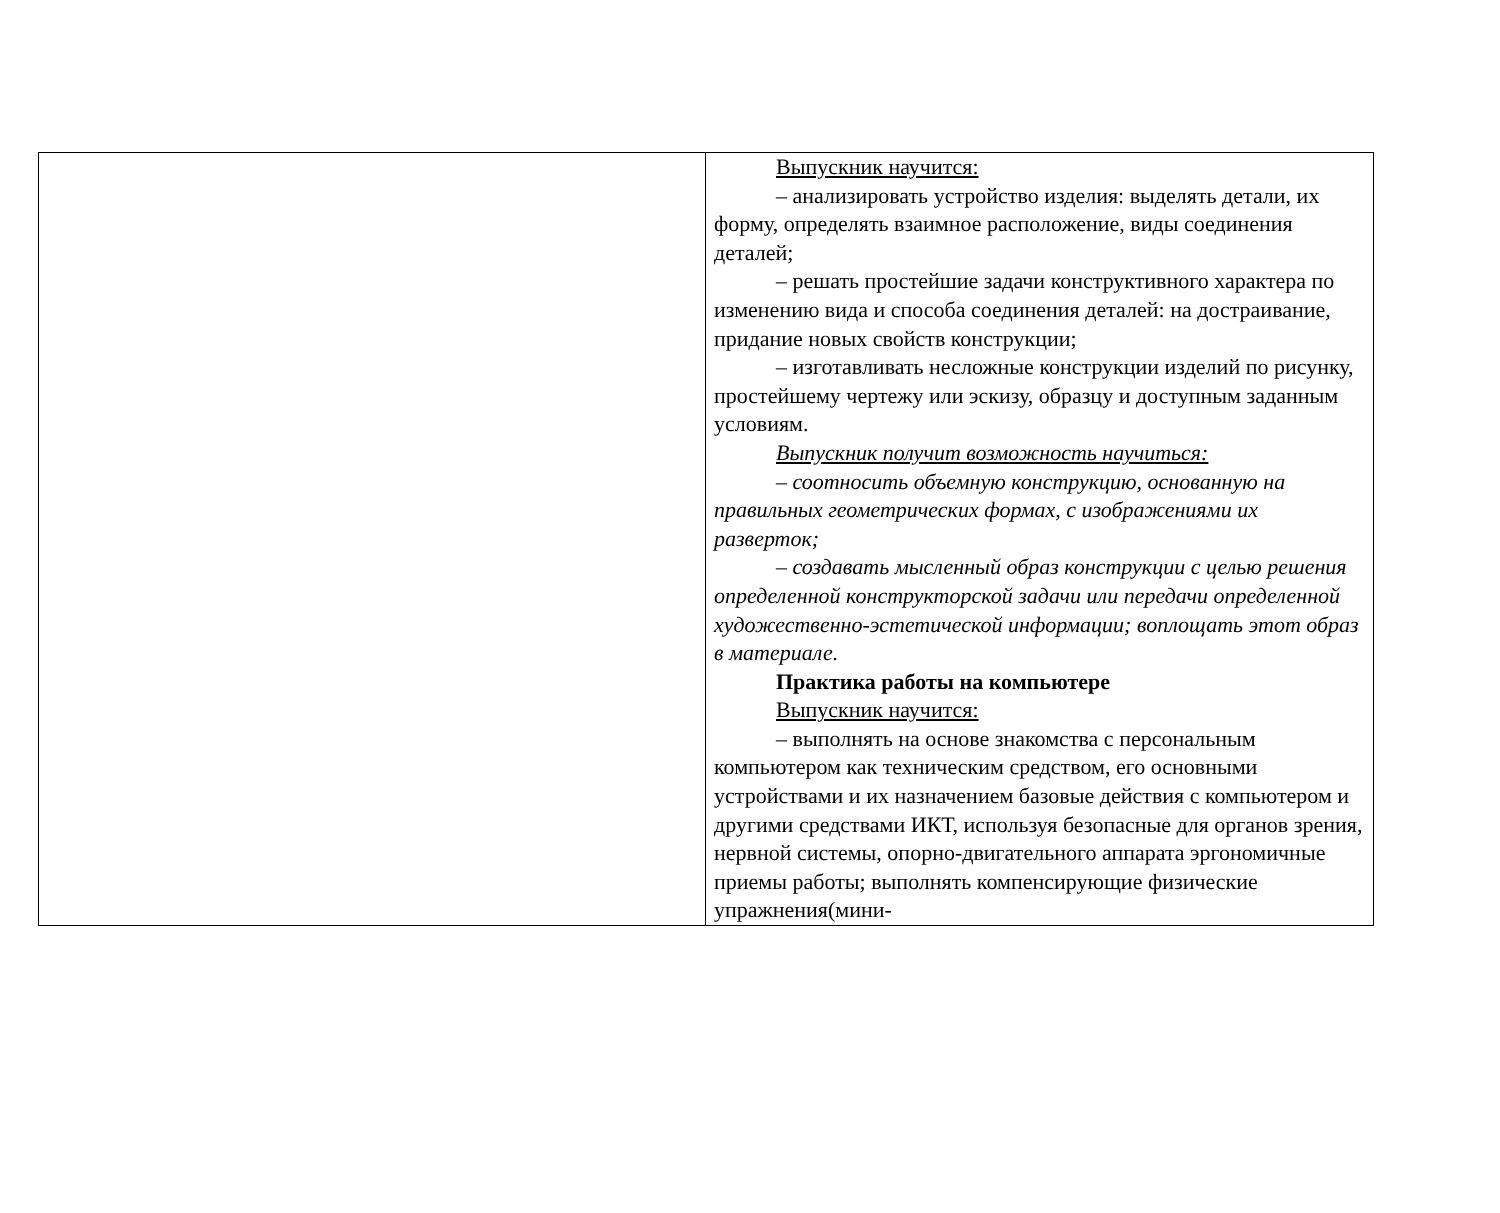| | Выпускник научится: – анализировать устройство изделия: выделять детали, их форму, определять взаимное расположение, виды соединения деталей; – решать простейшие задачи конструктивного характера по изменению вида и способа соединения деталей: на достраивание, придание новых свойств конструкции; – изготавливать несложные конструкции изделий по рисунку, простейшему чертежу или эскизу, образцу и доступным заданным условиям. Выпускник получит возможность научиться: – соотносить объемную конструкцию, основанную на правильных геометрических формах, с изображениями их разверток; – создавать мысленный образ конструкции с целью решения определенной конструкторской задачи или передачи определенной художественно-эстетической информации; воплощать этот образ в материале. Практика работы на компьютере Выпускник научится: – выполнять на основе знакомства с персональным компьютером как техническим средством, его основными устройствами и их назначением базовые действия с компьютером и другими средствами ИКТ, используя безопасные для органов зрения, нервной системы, опорно-двигательного аппарата эргономичные приемы работы; выполнять компенсирующие физические упражнения(мини- |